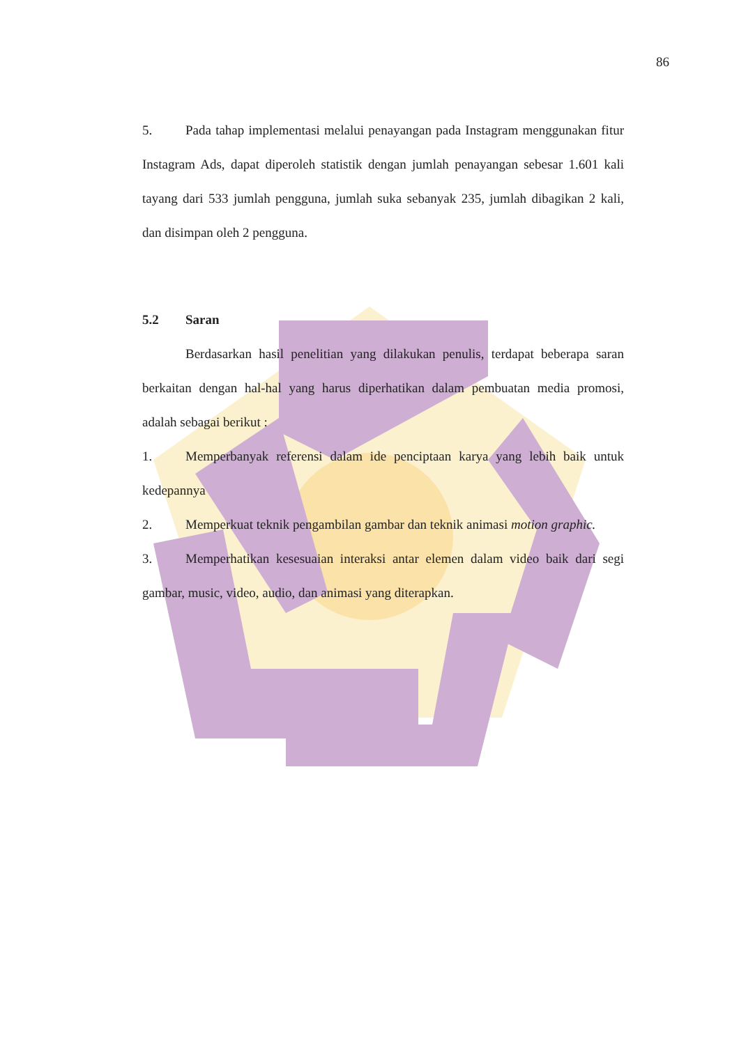86
5. Pada tahap implementasi melalui penayangan pada Instagram menggunakan fitur Instagram Ads, dapat diperoleh statistik dengan jumlah penayangan sebesar 1.601 kali tayang dari 533 jumlah pengguna, jumlah suka sebanyak 235, jumlah dibagikan 2 kali, dan disimpan oleh 2 pengguna.
5.2 Saran
Berdasarkan hasil penelitian yang dilakukan penulis, terdapat beberapa saran berkaitan dengan hal-hal yang harus diperhatikan dalam pembuatan media promosi, adalah sebagai berikut :
1. Memperbanyak referensi dalam ide penciptaan karya yang lebih baik untuk kedepannya
2. Memperkuat teknik pengambilan gambar dan teknik animasi motion graphic.
3. Memperhatikan kesesuaian interaksi antar elemen dalam video baik dari segi gambar, music, video, audio, dan animasi yang diterapkan.